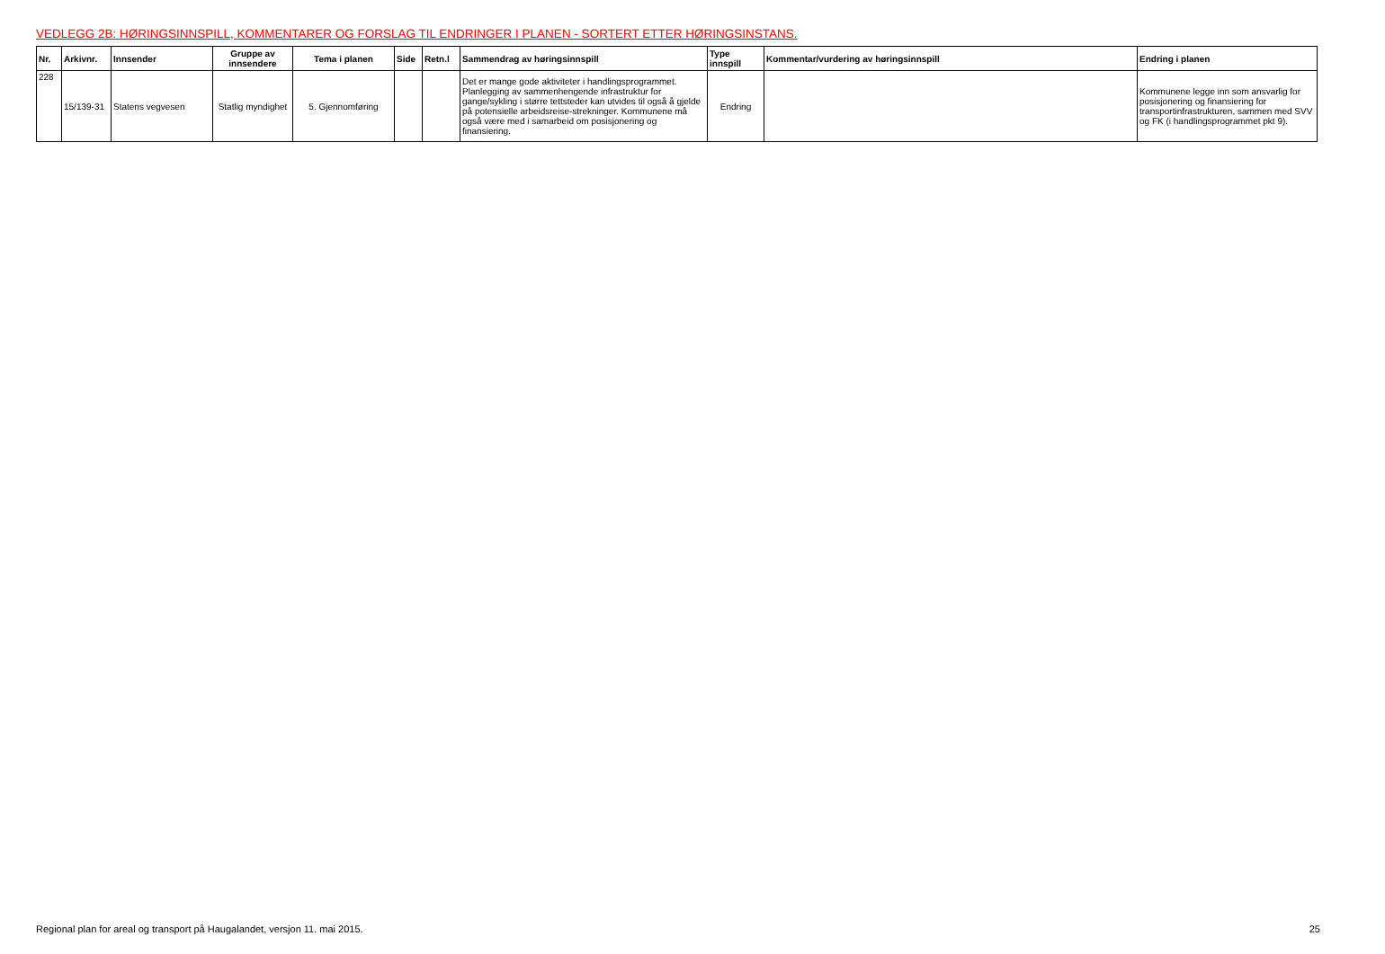VEDLEGG 2B: HØRINGSINNSPILL, KOMMENTARER OG FORSLAG TIL ENDRINGER I PLANEN - SORTERT ETTER HØRINGSINSTANS.
| Nr. | Arkivnr. | Innsender | Gruppe av innsendere | Tema i planen | Side | Retn.l | Sammendrag av høringsinnspill | Type innspill | Kommentar/vurdering av høringsinnspill | Endring i planen |
| --- | --- | --- | --- | --- | --- | --- | --- | --- | --- | --- |
| 228 | 15/139-31 | Statens vegvesen | Statlig myndighet | 5. Gjennomføring | | | Det er mange gode aktiviteter i handlingsprogrammet. Planlegging av sammenhengende infrastruktur for gange/sykling i større tettsteder kan utvides til også å gjelde på potensielle arbeidsreise-strekninger. Kommunene må også være med i samarbeid om posisjonering og finansiering. | Endring | | Kommunene legge inn som ansvarlig for posisjonering og finansiering for transportinfrastrukturen, sammen med SVV og FK (i handlingsprogrammet pkt 9). |
Regional plan for areal og transport på Haugalandet, versjon 11. mai 2015. 25